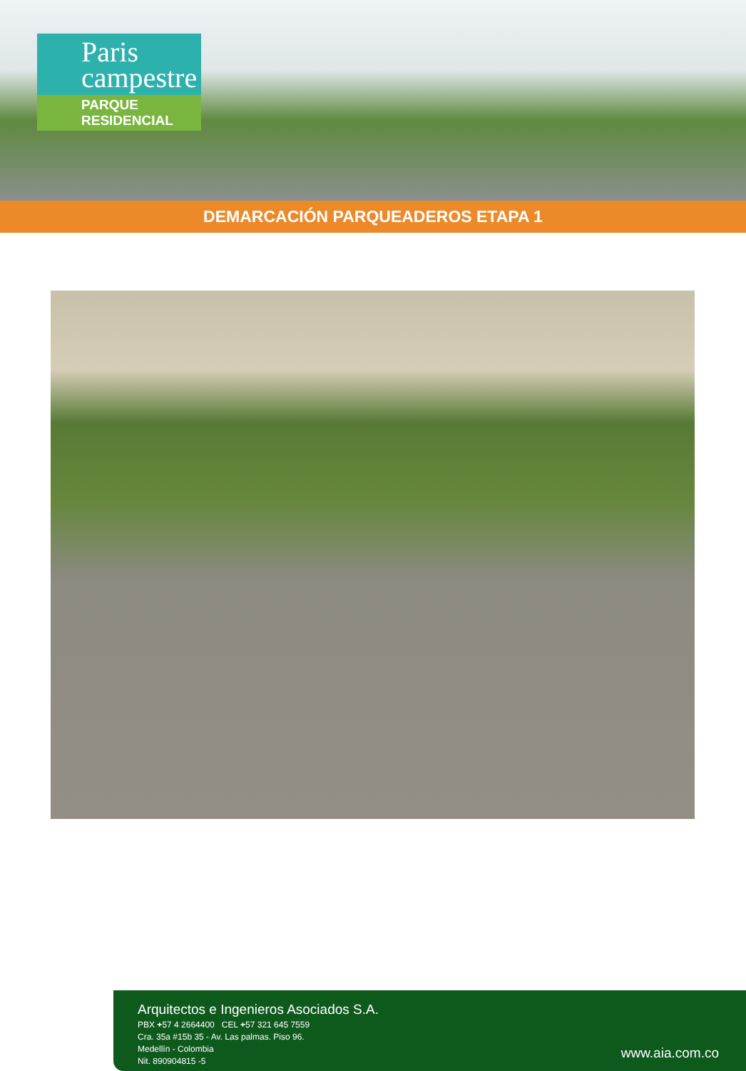Paris campestre
PARQUE RESIDENCIAL
DEMARCACIÓN PARQUEADEROS ETAPA 1
Arquitectos e Ingenieros Asociados S.A.
PBX +57 4 2664400 CEL +57 321 645 7559
Cra. 35a #15b 35 - Av. Las palmas. Piso 96.
Medellín - Colombia
Nit. 890904815 -5
www.aia.com.co